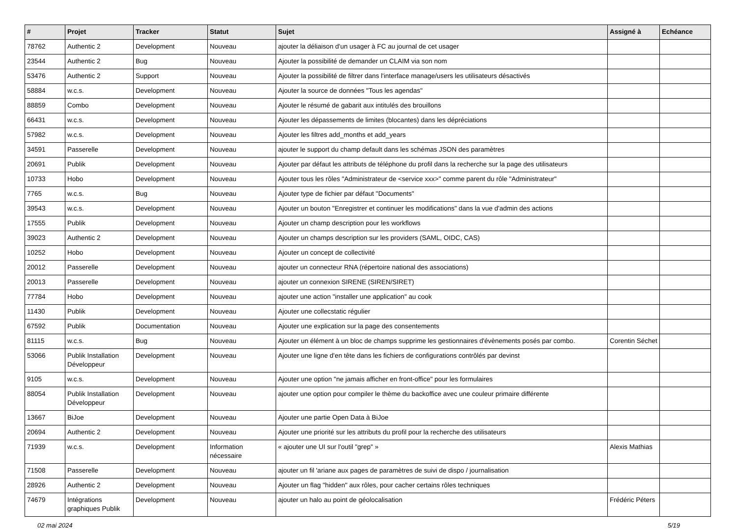| # | Projet | Tracker | Statut | Sujet | Assigné à | Echéance |
| --- | --- | --- | --- | --- | --- | --- |
| 78762 | Authentic 2 | Development | Nouveau | ajouter la déliaison d'un usager à FC au journal de cet usager | | |
| 23544 | Authentic 2 | Bug | Nouveau | Ajouter la possibilité de demander un CLAIM via son nom | | |
| 53476 | Authentic 2 | Support | Nouveau | Ajouter la possibilité de filtrer dans l'interface manage/users les utilisateurs désactivés | | |
| 58884 | w.c.s. | Development | Nouveau | Ajouter la source de données "Tous les agendas" | | |
| 88859 | Combo | Development | Nouveau | Ajouter le résumé de gabarit aux intitulés des brouillons | | |
| 66431 | w.c.s. | Development | Nouveau | Ajouter les dépassements de limites (blocantes) dans les dépréciations | | |
| 57982 | w.c.s. | Development | Nouveau | Ajouter les filtres add_months et add_years | | |
| 34591 | Passerelle | Development | Nouveau | ajouter le support du champ default dans les schémas JSON des paramètres | | |
| 20691 | Publik | Development | Nouveau | Ajouter par défaut les attributs de téléphone du profil dans la recherche sur la page des utilisateurs | | |
| 10733 | Hobo | Development | Nouveau | Ajouter tous les rôles "Administrateur de <service xxx>" comme parent du rôle "Administrateur" | | |
| 7765 | w.c.s. | Bug | Nouveau | Ajouter type de fichier par défaut "Documents" | | |
| 39543 | w.c.s. | Development | Nouveau | Ajouter un bouton "Enregistrer et continuer les modifications" dans la vue d'admin des actions | | |
| 17555 | Publik | Development | Nouveau | Ajouter un champ description pour les workflows | | |
| 39023 | Authentic 2 | Development | Nouveau | Ajouter un champs description sur les providers (SAML, OIDC, CAS) | | |
| 10252 | Hobo | Development | Nouveau | Ajouter un concept de collectivité | | |
| 20012 | Passerelle | Development | Nouveau | ajouter un connecteur RNA (répertoire national des associations) | | |
| 20013 | Passerelle | Development | Nouveau | ajouter un connexion SIRENE (SIREN/SIRET) | | |
| 77784 | Hobo | Development | Nouveau | ajouter une action "installer une application" au cook | | |
| 11430 | Publik | Development | Nouveau | Ajouter une collecstatic régulier | | |
| 67592 | Publik | Documentation | Nouveau | Ajouter une explication sur la page des consentements | | |
| 81115 | w.c.s. | Bug | Nouveau | Ajouter un élément à un bloc de champs supprime les gestionnaires d'évènements posés par combo. | Corentin Séchet | |
| 53066 | Publik Installation Développeur | Development | Nouveau | Ajouter une ligne d'en tête dans les fichiers de configurations contrôlés par devinst | | |
| 9105 | w.c.s. | Development | Nouveau | Ajouter une option "ne jamais afficher en front-office" pour les formulaires | | |
| 88054 | Publik Installation Développeur | Development | Nouveau | ajouter une option pour compiler le thème du backoffice avec une couleur primaire différente | | |
| 13667 | BiJoe | Development | Nouveau | Ajouter une partie Open Data à BiJoe | | |
| 20694 | Authentic 2 | Development | Nouveau | Ajouter une priorité sur les attributs du profil pour la recherche des utilisateurs | | |
| 71939 | w.c.s. | Development | Information nécessaire | « ajouter une UI sur l'outil "grep" » | Alexis Mathias | |
| 71508 | Passerelle | Development | Nouveau | ajouter un fil 'ariane aux pages de paramètres de suivi de dispo / journalisation | | |
| 28926 | Authentic 2 | Development | Nouveau | Ajouter un flag "hidden" aux rôles, pour cacher certains rôles techniques | | |
| 74679 | Intégrations graphiques Publik | Development | Nouveau | ajouter un halo au point de géolocalisation | Frédéric Péters | |
02 mai 2024 5/19